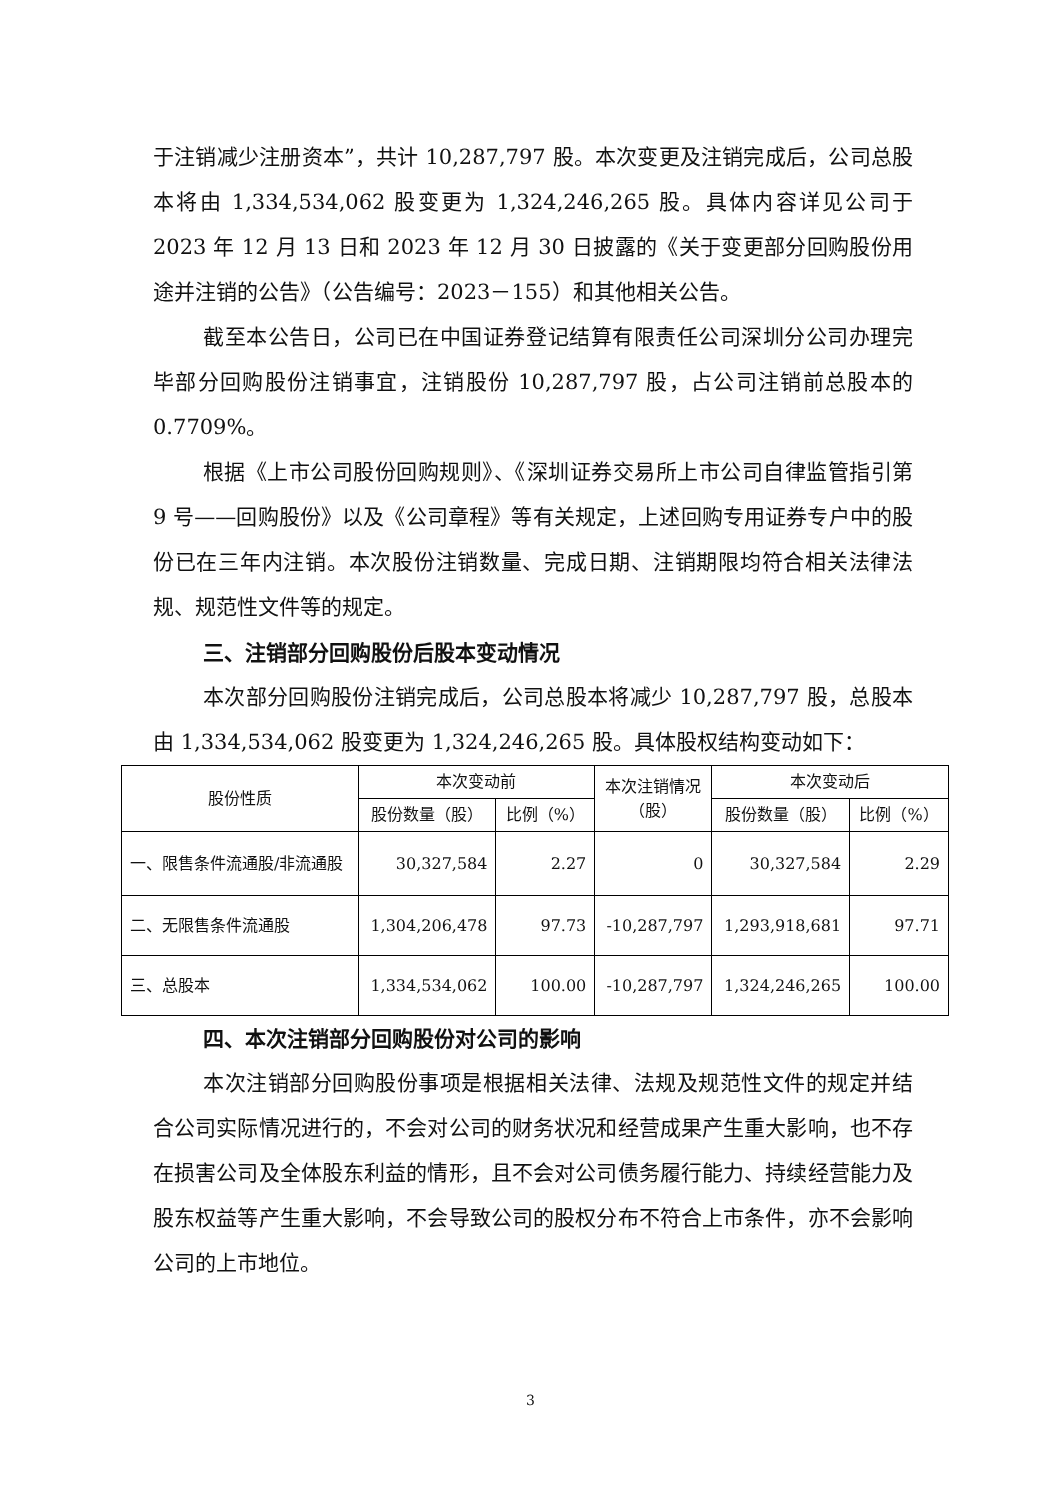于注销减少注册资本”，共计 10,287,797 股。本次变更及注销完成后，公司总股本将由 1,334,534,062 股变更为 1,324,246,265 股。具体内容详见公司于 2023 年 12 月 13 日和 2023 年 12 月 30 日披露的《关于变更部分回购股份用途并注销的公告》（公告编号：2023－155）和其他相关公告。
截至本公告日，公司已在中国证券登记结算有限责任公司深圳分公司办理完毕部分回购股份注销事宜，注销股份 10,287,797 股，占公司注销前总股本的 0.7709%。
根据《上市公司股份回购规则》、《深圳证券交易所上市公司自律监管指引第 9 号——回购股份》以及《公司章程》等有关规定，上述回购专用证券专户中的股份已在三年内注销。本次股份注销数量、完成日期、注销期限均符合相关法律法规、规范性文件等的规定。
三、注销部分回购股份后股本变动情况
本次部分回购股份注销完成后，公司总股本将减少 10,287,797 股，总股本由 1,334,534,062 股变更为 1,324,246,265 股。具体股权结构变动如下：
| 股份性质 | 本次变动前 | | 本次注销情况 （股） | 本次变动后 | |
| --- | --- | --- | --- | --- | --- |
| | 股份数量（股） | 比例（%） | | 股份数量（股） | 比例（%） |
| 一、限售条件流通股/非流通股 | 30,327,584 | 2.27 | 0 | 30,327,584 | 2.29 |
| 二、无限售条件流通股 | 1,304,206,478 | 97.73 | -10,287,797 | 1,293,918,681 | 97.71 |
| 三、总股本 | 1,334,534,062 | 100.00 | -10,287,797 | 1,324,246,265 | 100.00 |
四、本次注销部分回购股份对公司的影响
本次注销部分回购股份事项是根据相关法律、法规及规范性文件的规定并结合公司实际情况进行的，不会对公司的财务状况和经营成果产生重大影响，也不存在损害公司及全体股东利益的情形，且不会对公司债务履行能力、持续经营能力及股东权益等产生重大影响，不会导致公司的股权分布不符合上市条件，亦不会影响公司的上市地位。
3